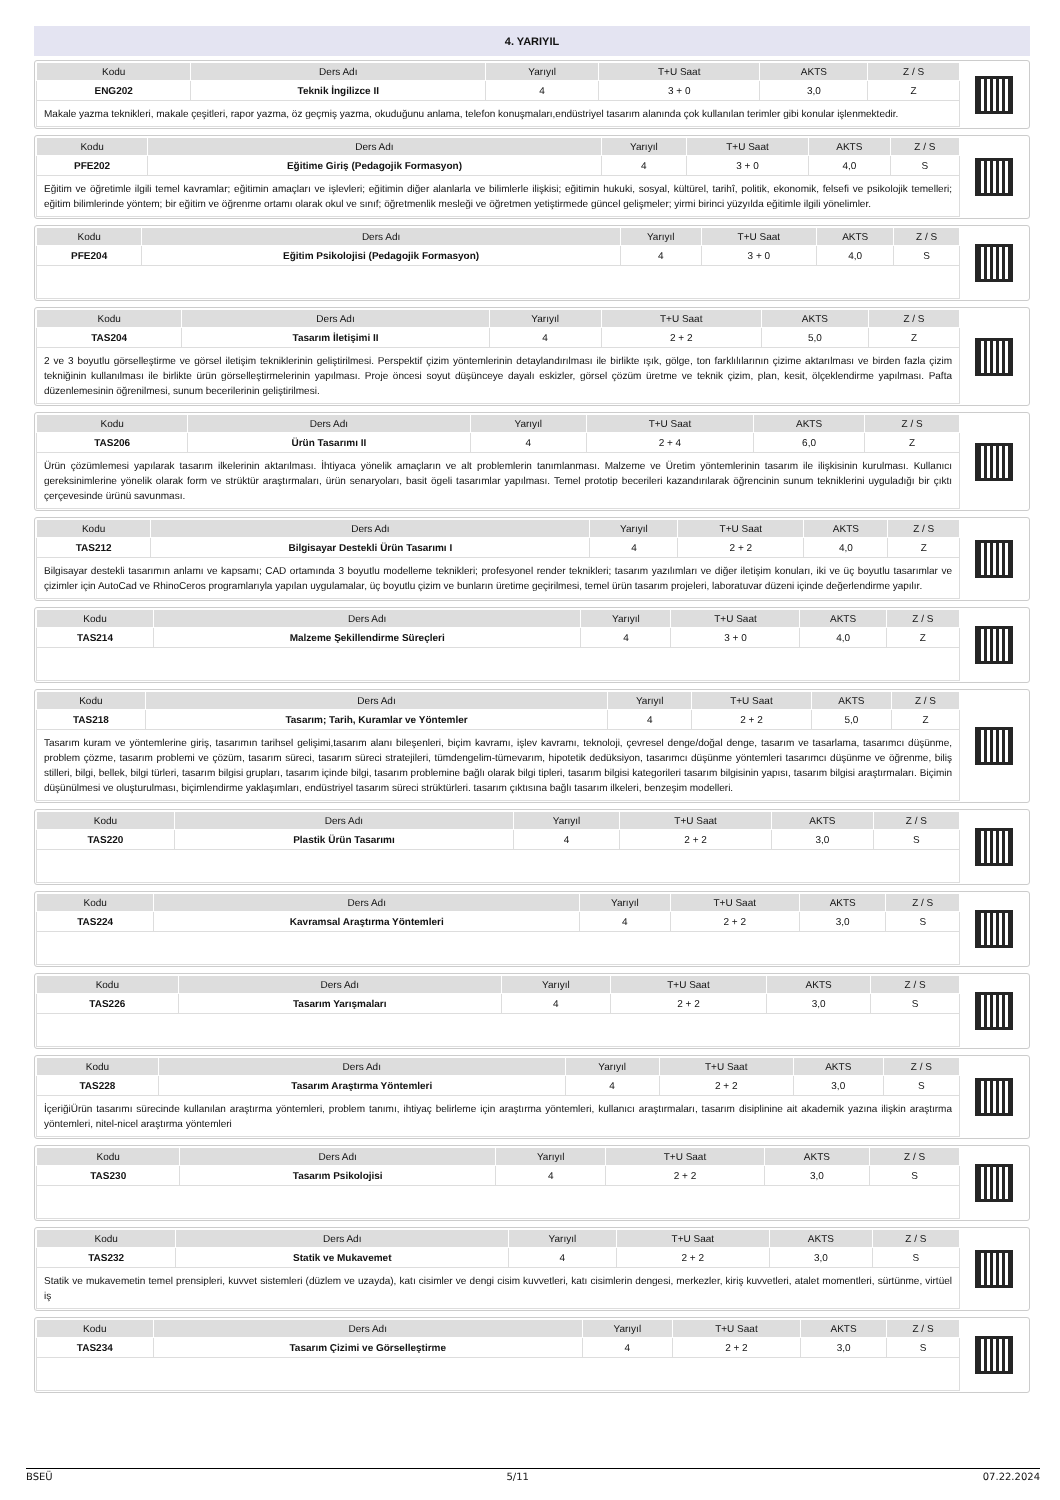4. YARIYIL
| Kodu | Ders Adı | Yarıyıl | T+U Saat | AKTS | Z / S |
| --- | --- | --- | --- | --- | --- |
| ENG202 | Teknik İngilizce II | 4 | 3 + 0 | 3,0 | Z |
Makale yazma teknikleri, makale çeşitleri, rapor yazma, öz geçmiş yazma, okuduğunu anlama, telefon konuşmaları,endüstriyel tasarım alanında çok kullanılan terimler gibi konular işlenmektedir.
| Kodu | Ders Adı | Yarıyıl | T+U Saat | AKTS | Z / S |
| --- | --- | --- | --- | --- | --- |
| PFE202 | Eğitime Giriş (Pedagojik Formasyon) | 4 | 3 + 0 | 4,0 | S |
Eğitim ve öğretimle ilgili temel kavramlar; eğitimin amaçları ve işlevleri; eğitimin diğer alanlarla ve bilimlerle ilişkisi; eğitimin hukuki, sosyal, kültürel, tarihî, politik, ekonomik, felsefi ve psikolojik temelleri; eğitim bilimlerinde yöntem; bir eğitim ve öğrenme ortamı olarak okul ve sınıf; öğretmenlik mesleği ve öğretmen yetiştirmede güncel gelişmeler; yirmi birinci yüzyılda eğitimle ilgili yönelimler.
| Kodu | Ders Adı | Yarıyıl | T+U Saat | AKTS | Z / S |
| --- | --- | --- | --- | --- | --- |
| PFE204 | Eğitim Psikolojisi (Pedagojik Formasyon) | 4 | 3 + 0 | 4,0 | S |
| Kodu | Ders Adı | Yarıyıl | T+U Saat | AKTS | Z / S |
| --- | --- | --- | --- | --- | --- |
| TAS204 | Tasarım İletişimi II | 4 | 2 + 2 | 5,0 | Z |
2 ve 3 boyutlu görselleştirme ve görsel iletişim tekniklerinin geliştirilmesi. Perspektif çizim yöntemlerinin detaylandırılması ile birlikte ışık, gölge, ton farklılılarının çizime aktarılması ve birden fazla çizim tekniğinin kullanılması ile birlikte ürün görselleştirmelerinin yapılması. Proje öncesi soyut düşünceye dayalı eskizler, görsel çözüm üretme ve teknik çizim, plan, kesit, ölçeklendirme yapılması. Pafta düzenlemesinin öğrenilmesi, sunum becerilerinin geliştirilmesi.
| Kodu | Ders Adı | Yarıyıl | T+U Saat | AKTS | Z / S |
| --- | --- | --- | --- | --- | --- |
| TAS206 | Ürün Tasarımı II | 4 | 2 + 4 | 6,0 | Z |
Ürün çözümlemesi yapılarak tasarım ilkelerinin aktarılması. İhtiyaca yönelik amaçların ve alt problemlerin tanımlanması. Malzeme ve Üretim yöntemlerinin tasarım ile ilişkisinin kurulması. Kullanıcı gereksinimlerine yönelik olarak form ve strüktür araştırmaları, ürün senaryoları, basit ögeli tasarımlar yapılması. Temel prototip becerileri kazandırılarak öğrencinin sunum tekniklerini uyguladığı bir çıktı çerçevesinde ürünü savunması.
| Kodu | Ders Adı | Yarıyıl | T+U Saat | AKTS | Z / S |
| --- | --- | --- | --- | --- | --- |
| TAS212 | Bilgisayar Destekli Ürün Tasarımı I | 4 | 2 + 2 | 4,0 | Z |
Bilgisayar destekli tasarımın anlamı ve kapsamı; CAD ortamında 3 boyutlu modelleme teknikleri; profesyonel render teknikleri; tasarım yazılımları ve diğer iletişim konuları, iki ve üç boyutlu tasarımlar ve çizimler için AutoCad ve RhinoCeros programlarıyla yapılan uygulamalar, üç boyutlu çizim ve bunların üretime geçirilmesi, temel ürün tasarım projeleri, laboratuvar düzeni içinde değerlendirme yapılır.
| Kodu | Ders Adı | Yarıyıl | T+U Saat | AKTS | Z / S |
| --- | --- | --- | --- | --- | --- |
| TAS214 | Malzeme Şekillendirme Süreçleri | 4 | 3 + 0 | 4,0 | Z |
| Kodu | Ders Adı | Yarıyıl | T+U Saat | AKTS | Z / S |
| --- | --- | --- | --- | --- | --- |
| TAS218 | Tasarım; Tarih, Kuramlar ve Yöntemler | 4 | 2 + 2 | 5,0 | Z |
Tasarım kuram ve yöntemlerine giriş, tasarımın tarihsel gelişimi,tasarım alanı bileşenleri, biçim kavramı, işlev kavramı, teknoloji, çevresel denge/doğal denge, tasarım ve tasarlama, tasarımcı düşünme, problem çözme, tasarım problemi ve çözüm, tasarım süreci, tasarım süreci stratejileri, tümdengelim-tümevarım, hipotetik dedüksiyon, tasarımcı düşünme yöntemleri tasarımcı düşünme ve öğrenme, biliş stilleri, bilgi, bellek, bilgi türleri, tasarım bilgisi grupları, tasarım içinde bilgi, tasarım problemine bağlı olarak bilgi tipleri, tasarım bilgisi kategorileri tasarım bilgisinin yapısı, tasarım bilgisi araştırmaları. Biçimin düşünülmesi ve oluşturulması, biçimlendirme yaklaşımları, endüstriyel tasarım süreci strüktürleri. tasarım çıktısına bağlı tasarım ilkeleri, benzeşim modelleri.
| Kodu | Ders Adı | Yarıyıl | T+U Saat | AKTS | Z / S |
| --- | --- | --- | --- | --- | --- |
| TAS220 | Plastik Ürün Tasarımı | 4 | 2 + 2 | 3,0 | S |
| Kodu | Ders Adı | Yarıyıl | T+U Saat | AKTS | Z / S |
| --- | --- | --- | --- | --- | --- |
| TAS224 | Kavramsal Araştırma Yöntemleri | 4 | 2 + 2 | 3,0 | S |
| Kodu | Ders Adı | Yarıyıl | T+U Saat | AKTS | Z / S |
| --- | --- | --- | --- | --- | --- |
| TAS226 | Tasarım Yarışmaları | 4 | 2 + 2 | 3,0 | S |
| Kodu | Ders Adı | Yarıyıl | T+U Saat | AKTS | Z / S |
| --- | --- | --- | --- | --- | --- |
| TAS228 | Tasarım Araştırma Yöntemleri | 4 | 2 + 2 | 3,0 | S |
İçeriğiÜrün tasarımı sürecinde kullanılan araştırma yöntemleri, problem tanımı, ihtiyaç belirleme için araştırma yöntemleri, kullanıcı araştırmaları, tasarım disiplinine ait akademik yazına ilişkin araştırma yöntemleri, nitel-nicel araştırma yöntemleri
| Kodu | Ders Adı | Yarıyıl | T+U Saat | AKTS | Z / S |
| --- | --- | --- | --- | --- | --- |
| TAS230 | Tasarım Psikolojisi | 4 | 2 + 2 | 3,0 | S |
| Kodu | Ders Adı | Yarıyıl | T+U Saat | AKTS | Z / S |
| --- | --- | --- | --- | --- | --- |
| TAS232 | Statik ve Mukavemet | 4 | 2 + 2 | 3,0 | S |
Statik ve mukavemetin temel prensipleri, kuvvet sistemleri (düzlem ve uzayda), katı cisimler ve dengi cisim kuvvetleri, katı cisimlerin dengesi, merkezler, kiriş kuvvetleri, atalet momentleri, sürtünme, virtüel iş
| Kodu | Ders Adı | Yarıyıl | T+U Saat | AKTS | Z / S |
| --- | --- | --- | --- | --- | --- |
| TAS234 | Tasarım Çizimi ve Görselleştirme | 4 | 2 + 2 | 3,0 | S |
BSEÜ 5/11 07.22.2024